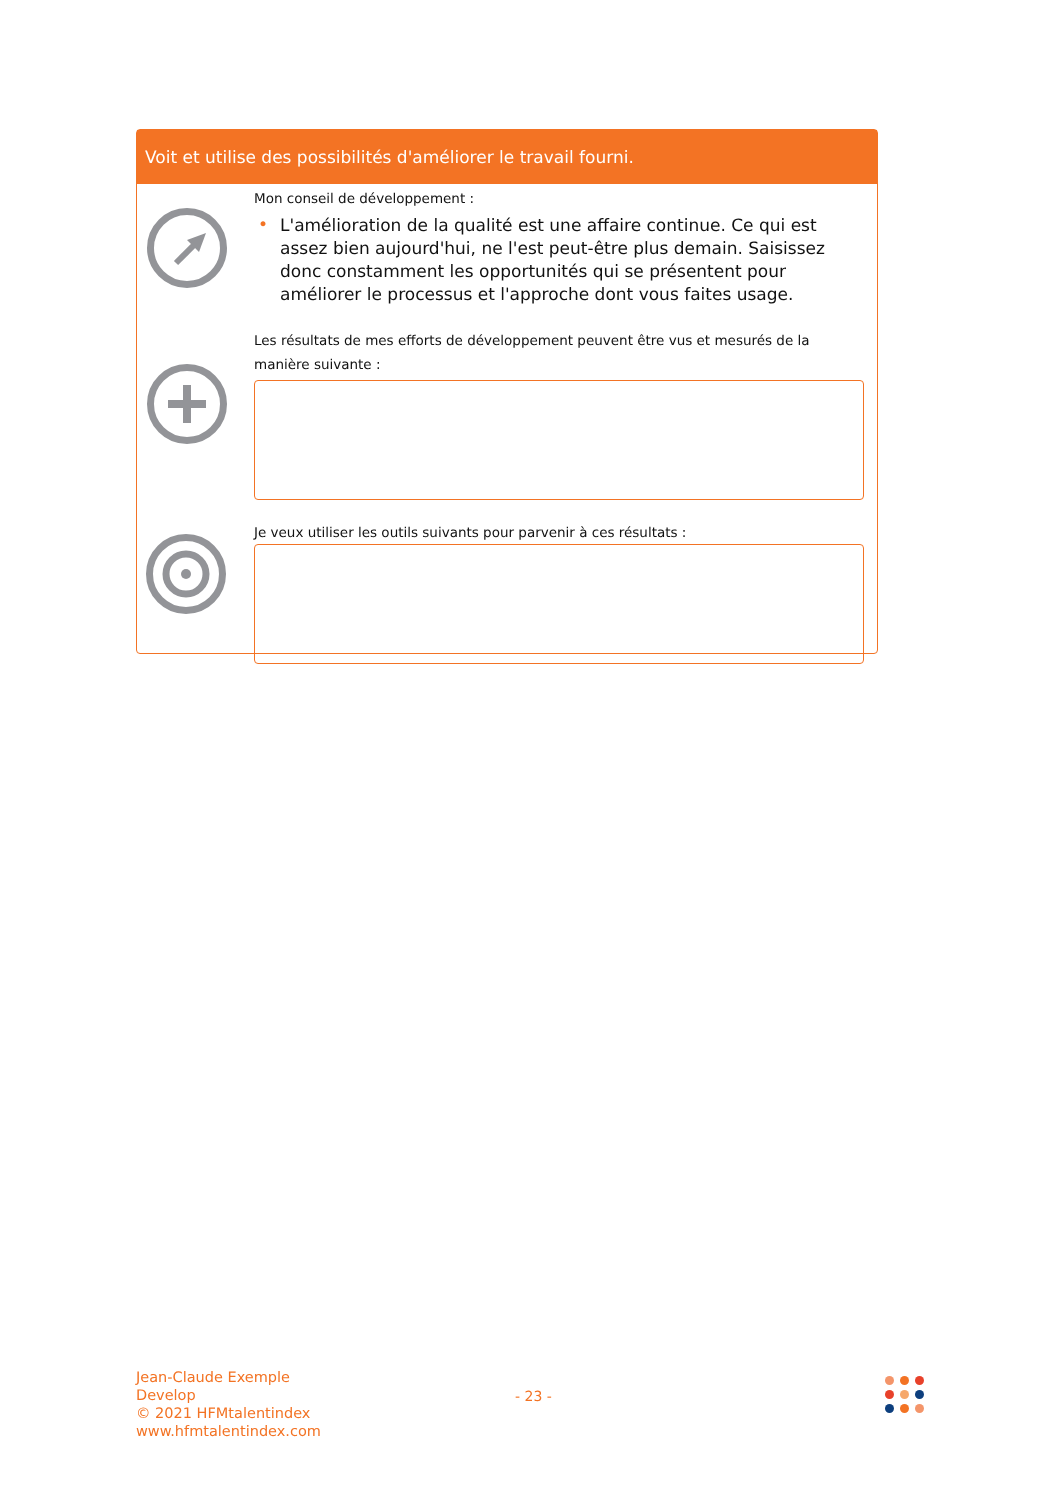Voit et utilise des possibilités d'améliorer le travail fourni.
Mon conseil de développement :
• L'amélioration de la qualité est une affaire continue. Ce qui est assez bien aujourd'hui, ne l'est peut-être plus demain. Saisissez donc constamment les opportunités qui se présentent pour améliorer le processus et l'approche dont vous faites usage.
Les résultats de mes efforts de développement peuvent être vus et mesurés de la manière suivante :
Je veux utiliser les outils suivants pour parvenir à ces résultats :
Jean-Claude Exemple
Develop
© 2021 HFMtalentindex
www.hfmtalentindex.com
- 23 -